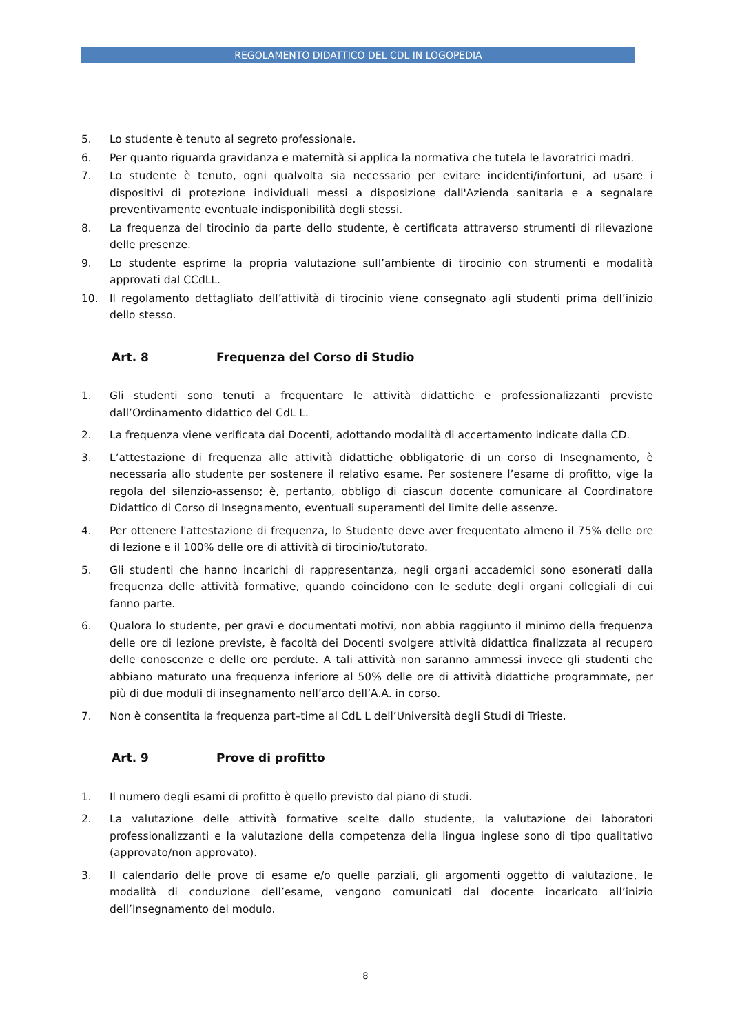REGOLAMENTO DIDATTICO DEL CDL IN LOGOPEDIA
5. Lo studente è tenuto al segreto professionale.
6. Per quanto riguarda gravidanza e maternità si applica la normativa che tutela le lavoratrici madri.
7. Lo studente è tenuto, ogni qualvolta sia necessario per evitare incidenti/infortuni, ad usare i dispositivi di protezione individuali messi a disposizione dall'Azienda sanitaria e a segnalare preventivamente eventuale indisponibilità degli stessi.
8. La frequenza del tirocinio da parte dello studente, è certificata attraverso strumenti di rilevazione delle presenze.
9. Lo studente esprime la propria valutazione sull’ambiente di tirocinio con strumenti e modalità approvati dal CCdLL.
10. Il regolamento dettagliato dell’attività di tirocinio viene consegnato agli studenti prima dell’inizio dello stesso.
Art. 8 Frequenza del Corso di Studio
1. Gli studenti sono tenuti a frequentare le attività didattiche e professionalizzanti previste dall’Ordinamento didattico del CdL L.
2. La frequenza viene verificata dai Docenti, adottando modalità di accertamento indicate dalla CD.
3. L’attestazione di frequenza alle attività didattiche obbligatorie di un corso di Insegnamento, è necessaria allo studente per sostenere il relativo esame. Per sostenere l’esame di profitto, vige la regola del silenzio-assenso; è, pertanto, obbligo di ciascun docente comunicare al Coordinatore Didattico di Corso di Insegnamento, eventuali superamenti del limite delle assenze.
4. Per ottenere l'attestazione di frequenza, lo Studente deve aver frequentato almeno il 75% delle ore di lezione e il 100% delle ore di attività di tirocinio/tutorato.
5. Gli studenti che hanno incarichi di rappresentanza, negli organi accademici sono esonerati dalla frequenza delle attività formative, quando coincidono con le sedute degli organi collegiali di cui fanno parte.
6. Qualora lo studente, per gravi e documentati motivi, non abbia raggiunto il minimo della frequenza delle ore di lezione previste, è facoltà dei Docenti svolgere attività didattica finalizzata al recupero delle conoscenze e delle ore perdute. A tali attività non saranno ammessi invece gli studenti che abbiano maturato una frequenza inferiore al 50% delle ore di attività didattiche programmate, per più di due moduli di insegnamento nell’arco dell’A.A. in corso.
7. Non è consentita la frequenza part–time al CdL L dell’Università degli Studi di Trieste.
Art. 9 Prove di profitto
1. Il numero degli esami di profitto è quello previsto dal piano di studi.
2. La valutazione delle attività formative scelte dallo studente, la valutazione dei laboratori professionalizzanti e la valutazione della competenza della lingua inglese sono di tipo qualitativo (approvato/non approvato).
3. Il calendario delle prove di esame e/o quelle parziali, gli argomenti oggetto di valutazione, le modalità di conduzione dell’esame, vengono comunicati dal docente incaricato all’inizio dell’Insegnamento del modulo.
8